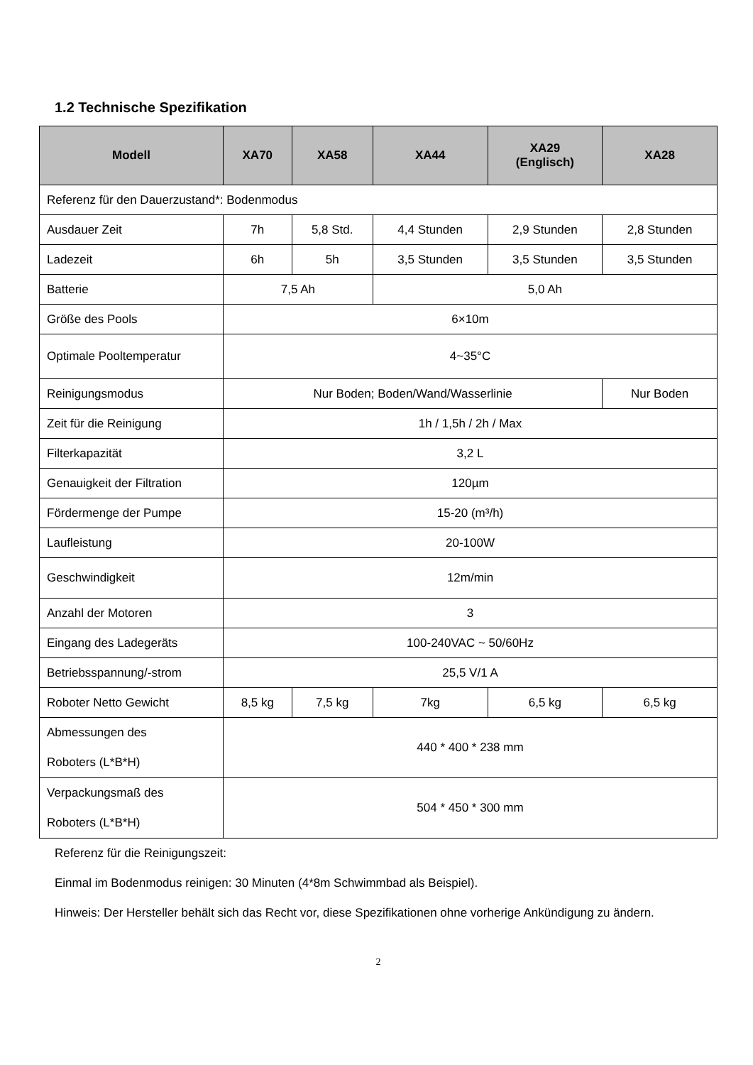1.2 Technische Spezifikation
| Modell | XA70 | XA58 | XA44 | XA29 (Englisch) | XA28 |
| --- | --- | --- | --- | --- | --- |
| Referenz für den Dauerzustand*: Bodenmodus | | | | | |
| Ausdauer Zeit | 7h | 5,8 Std. | 4,4 Stunden | 2,9 Stunden | 2,8 Stunden |
| Ladezeit | 6h | 5h | 3,5 Stunden | 3,5 Stunden | 3,5 Stunden |
| Batterie | 7,5 Ah | | 5,0 Ah | | |
| Größe des Pools | 6×10m | | | | |
| Optimale Pooltemperatur | 4~35°C | | | | |
| Reinigungsmodus | Nur Boden; Boden/Wand/Wasserlinie | | | | Nur Boden |
| Zeit für die Reinigung | 1h / 1,5h / 2h / Max | | | | |
| Filterkapazität | 3,2 L | | | | |
| Genauigkeit der Filtration | 120µm | | | | |
| Fördermenge der Pumpe | 15-20 (m³/h) | | | | |
| Laufleistung | 20-100W | | | | |
| Geschwindigkeit | 12m/min | | | | |
| Anzahl der Motoren | 3 | | | | |
| Eingang des Ladegeräts | 100-240VAC ~ 50/60Hz | | | | |
| Betriebsspannung/-strom | 25,5 V/1 A | | | | |
| Roboter Netto Gewicht | 8,5 kg | 7,5 kg | 7kg | 6,5 kg | 6,5 kg |
| Abmessungen des Roboters (L*B*H) | 440 * 400 * 238 mm | | | | |
| Verpackungsmaß des Roboters (L*B*H) | 504 * 450 * 300 mm | | | | |
Referenz für die Reinigungszeit:
Einmal im Bodenmodus reinigen: 30 Minuten (4*8m Schwimmbad als Beispiel).
Hinweis: Der Hersteller behält sich das Recht vor, diese Spezifikationen ohne vorherige Ankündigung zu ändern.
2